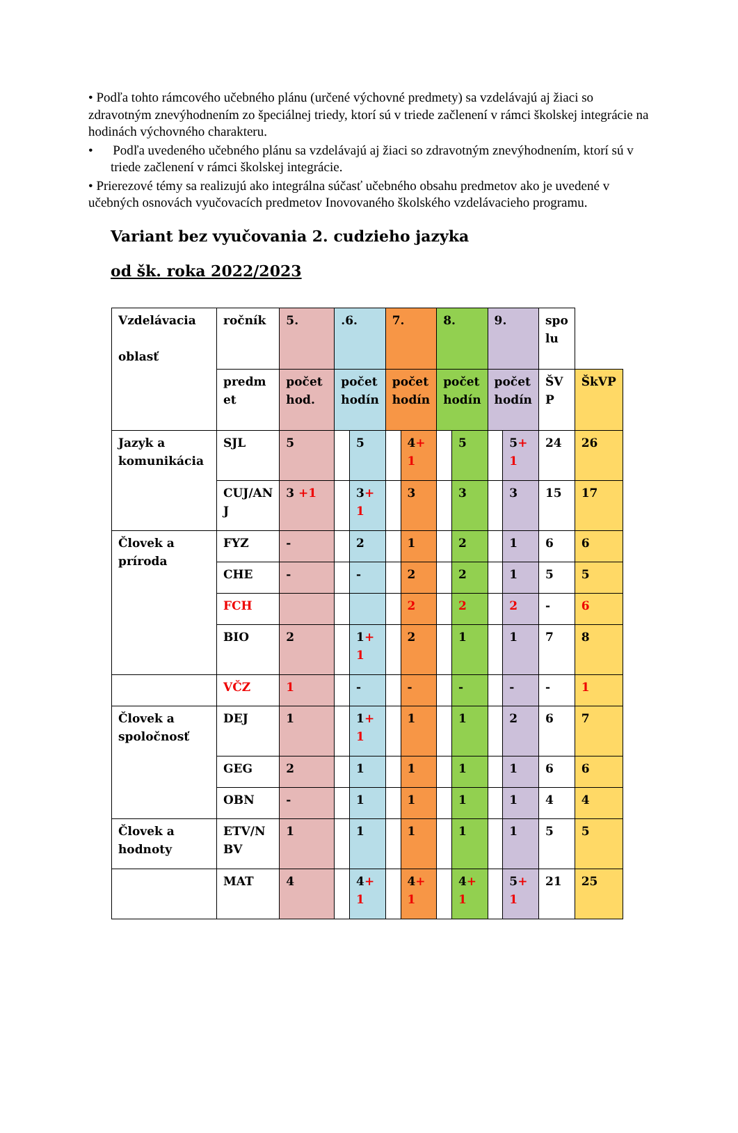• Podľa tohto rámcového učebného plánu (určené výchovné predmety) sa vzdelávajú aj žiaci so zdravotným znevýhodnením zo špeciálnej triedy, ktorí sú v triede začlenení v rámci školskej integrácie na hodinách výchovného charakteru.
• Podľa uvedeného učebného plánu sa vzdelávajú aj žiaci so zdravotným znevýhodnením, ktorí sú v triede začlenení v rámci školskej integrácie.
• Prierezové témy sa realizujú ako integrálna súčasť učebného obsahu predmetov ako je uvedené v učebných osnovách vyučovacích predmetov Inovovaného školského vzdelávacieho programu.
Variant bez vyučovania 2. cudzieho jazyka
od šk. roka 2022/2023
| Vzdelávacia oblasť | ročník | 5. | .6. | | 7. | | 8. | | 9. | | spo lu | |
| | predm et | počet hod. | počet hodín | | počet hodín | | počet hodín | | počet hodín | | ŠV P | ŠkVP |
| Jazyk a komunikácia | SJL | 5 | | 5 | | 4 + 1 | | 5 | | 5 + 1 | 24 | 26 |
| | CUJ/AN J | 3 +1 | | 3 + 1 | | 3 | | 3 | | 3 | 15 | 17 |
| Človek a príroda | FYZ | - | | 2 | | 1 | | 2 | | 1 | 6 | 6 |
| | CHE | - | | - | | 2 | | 2 | | 1 | 5 | 5 |
| | FCH | | | | | 2 | | 2 | | 2 | - | 6 |
| | BIO | 2 | | 1 + 1 | | 2 | | 1 | | 1 | 7 | 8 |
| | VČZ | 1 | | - | | - | | - | | - | - | 1 |
| Človek a spoločnosť | DEJ | 1 | | 1 + 1 | | 1 | | 1 | | 2 | 6 | 7 |
| | GEG | 2 | | 1 | | 1 | | 1 | | 1 | 6 | 6 |
| | OBN | - | | 1 | | 1 | | 1 | | 1 | 4 | 4 |
| Človek a hodnoty | ETV/N BV | 1 | | 1 | | 1 | | 1 | | 1 | 5 | 5 |
| | MAT | 4 | | 4 + 1 | | 4 + 1 | | 4 + 1 | | 5 + 1 | 21 | 25 |